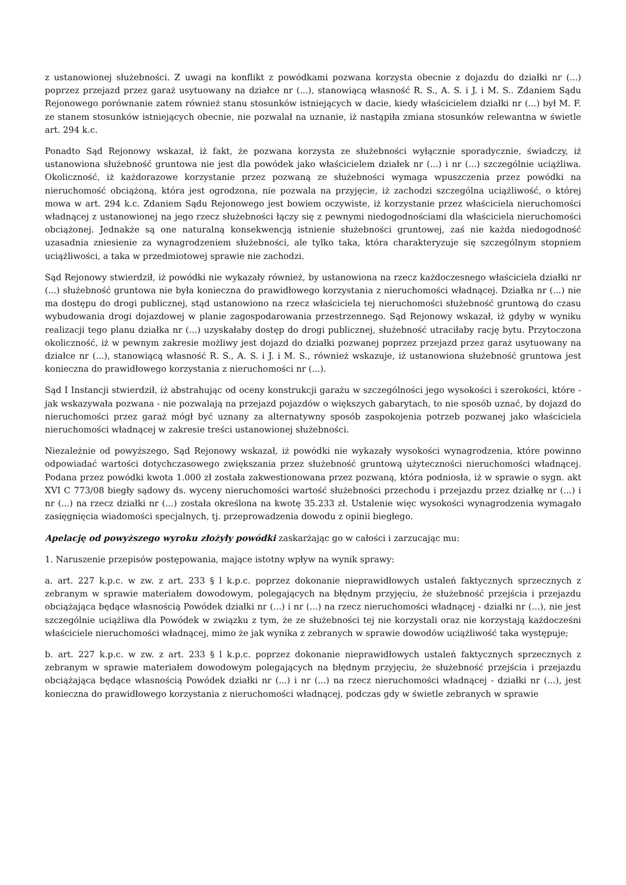z ustanowionej służebności. Z uwagi na konflikt z powódkami pozwana korzysta obecnie z dojazdu do działki nr (...) poprzez przejazd przez garaż usytuowany na działce nr (...), stanowiącą własność R. S., A. S. i J. i M. S.. Zdaniem Sądu Rejonowego porównanie zatem również stanu stosunków istniejących w dacie, kiedy właścicielem działki nr (...) był M. F. ze stanem stosunków istniejących obecnie, nie pozwalał na uznanie, iż nastąpiła zmiana stosunków relewantna w świetle art. 294 k.c.
Ponadto Sąd Rejonowy wskazał, iż fakt, że pozwana korzysta ze służebności wyłącznie sporadycznie, świadczy, iż ustanowiona służebność gruntowa nie jest dla powódek jako właścicielem działek nr (...) i nr (...) szczególnie uciążliwa. Okoliczność, iż każdorazowe korzystanie przez pozwaną ze służebności wymaga wpuszczenia przez powódki na nieruchomość obciążoną, która jest ogrodzona, nie pozwala na przyjęcie, iż zachodzi szczególna uciążliwość, o której mowa w art. 294 k.c. Zdaniem Sądu Rejonowego jest bowiem oczywiste, iż korzystanie przez właściciela nieruchomości władnącej z ustanowionej na jego rzecz służebności łączy się z pewnymi niedogodnościami dla właściciela nieruchomości obciążonej. Jednakże są one naturalną konsekwencją istnienie służebności gruntowej, zaś nie każda niedogodność uzasadnia zniesienie za wynagrodzeniem służebności, ale tylko taka, która charakteryzuje się szczególnym stopniem uciążliwości, a taka w przedmiotowej sprawie nie zachodzi.
Sąd Rejonowy stwierdził, iż powódki nie wykazały również, by ustanowiona na rzecz każdoczesnego właściciela działki nr (...) służebność gruntowa nie była konieczna do prawidłowego korzystania z nieruchomości władnącej. Działka nr (...) nie ma dostępu do drogi publicznej, stąd ustanowiono na rzecz właściciela tej nieruchomości służebność gruntową do czasu wybudowania drogi dojazdowej w planie zagospodarowania przestrzennego. Sąd Rejonowy wskazał, iż gdyby w wyniku realizacji tego planu działka nr (...) uzyskałaby dostęp do drogi publicznej, służebność utraciłaby rację bytu. Przytoczona okoliczność, iż w pewnym zakresie możliwy jest dojazd do działki pozwanej poprzez przejazd przez garaż usytuowany na działce nr (...), stanowiącą własność R. S., A. S. i J. i M. S., również wskazuje, iż ustanowiona służebność gruntowa jest konieczna do prawidłowego korzystania z nieruchomości nr (...).
Sąd I Instancji stwierdził, iż abstrahując od oceny konstrukcji garażu w szczególności jego wysokości i szerokości, które - jak wskazywała pozwana - nie pozwalają na przejazd pojazdów o większych gabarytach, to nie sposób uznać, by dojazd do nieruchomości przez garaż mógł być uznany za alternatywny sposób zaspokojenia potrzeb pozwanej jako właściciela nieruchomości władnącej w zakresie treści ustanowionej służebności.
Niezależnie od powyższego, Sąd Rejonowy wskazał, iż powódki nie wykazały wysokości wynagrodzenia, które powinno odpowiadać wartości dotychczasowego zwiększania przez służebność gruntową użyteczności nieruchomości władnącej. Podana przez powódki kwota 1.000 zł została zakwestionowana przez pozwaną, która podniosła, iż w sprawie o sygn. akt XVI C 773/08 biegły sądowy ds. wyceny nieruchomości wartość służebności przechodu i przejazdu przez działkę nr (...) i nr (...) na rzecz działki nr (...) została określona na kwotę 35.233 zł. Ustalenie więc wysokości wynagrodzenia wymagało zasięgnięcia wiadomości specjalnych, tj. przeprowadzenia dowodu z opinii biegłego.
Apelację od powyższego wyroku złożyły powódki zaskarżając go w całości i zarzucając mu:
1. Naruszenie przepisów postępowania, mające istotny wpływ na wynik sprawy:
a. art. 227 k.p.c. w zw. z art. 233 § l k.p.c. poprzez dokonanie nieprawidłowych ustaleń faktycznych sprzecznych z zebranym w sprawie materiałem dowodowym, polegających na błędnym przyjęciu, że służebność przejścia i przejazdu obciążająca będące własnością Powódek działki nr (...) i nr (...) na rzecz nieruchomości władnącej - działki nr (...), nie jest szczególnie uciążliwa dla Powódek w związku z tym, że ze służebności tej nie korzystali oraz nie korzystają każdocześni właściciele nieruchomości władnącej, mimo że jak wynika z zebranych w sprawie dowodów uciążliwość taka występuje;
b. art. 227 k.p.c. w zw. z art. 233 § l k.p.c. poprzez dokonanie nieprawidłowych ustaleń faktycznych sprzecznych z zebranym w sprawie materiałem dowodowym polegających na błędnym przyjęciu, że służebność przejścia i przejazdu obciążająca będące własnością Powódek działki nr (...) i nr (...) na rzecz nieruchomości władnącej - działki nr (...), jest konieczna do prawidłowego korzystania z nieruchomości władnącej, podczas gdy w świetle zebranych w sprawie